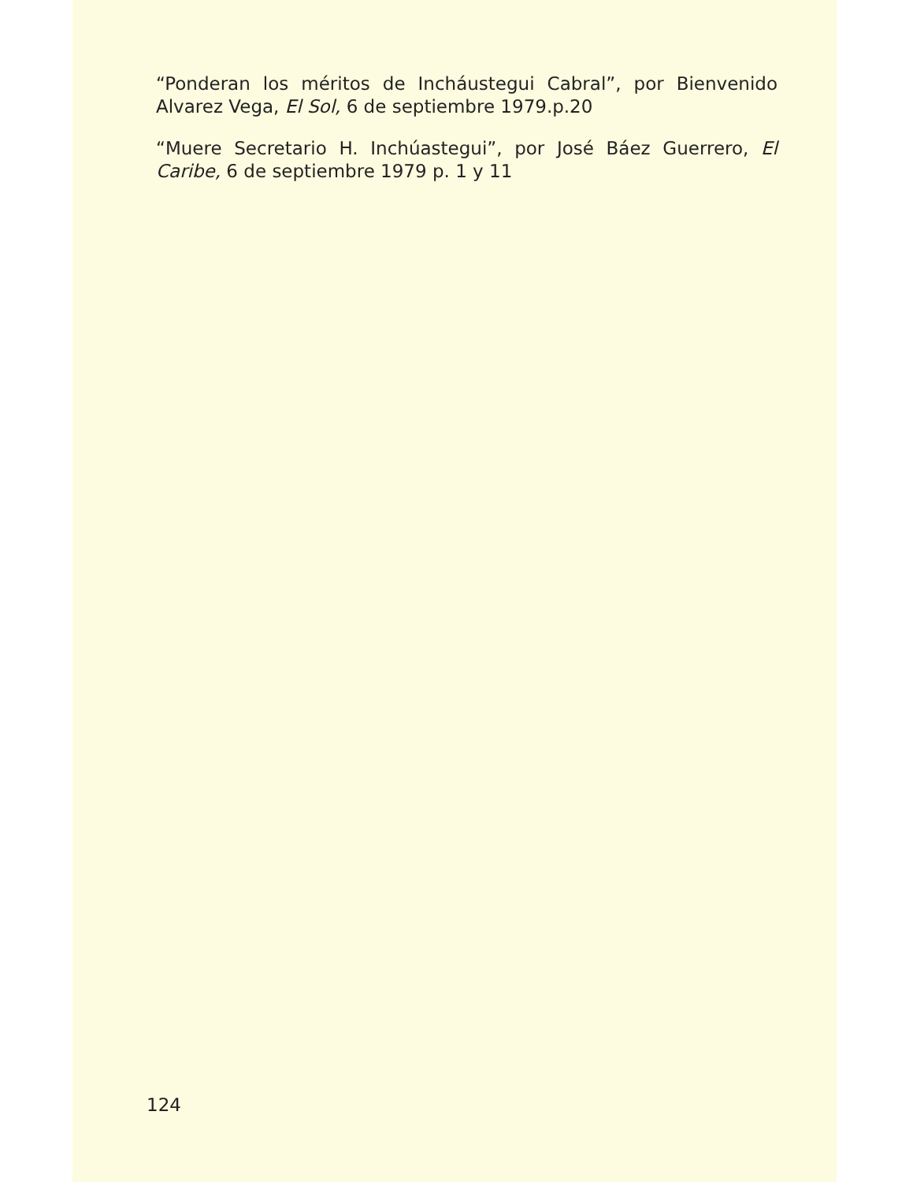“Ponderan los méritos de Incháustegui Cabral”, por Bienvenido Alvarez Vega, El Sol, 6 de septiembre 1979.p.20
“Muere Secretario H. Inchúastegui”, por José Báez Guerrero, El Caribe, 6 de septiembre 1979 p. 1 y 11
124